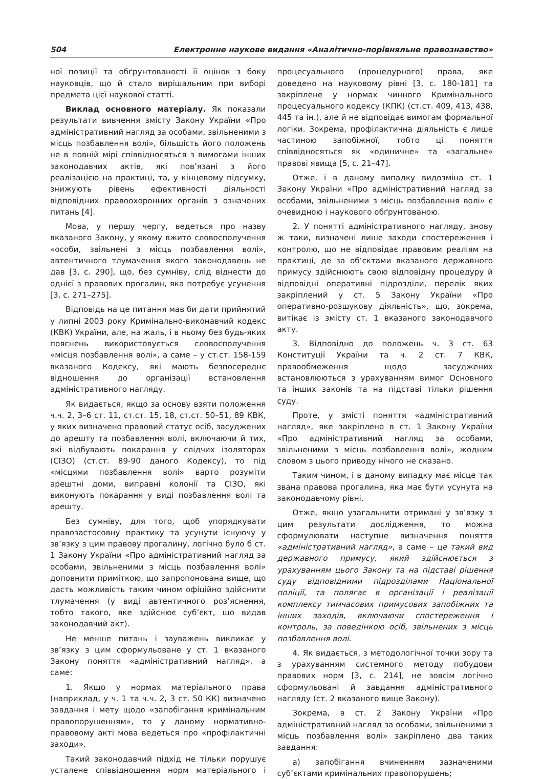504 Електронне наукове видання «Аналітично-порівняльне правознавство»
ної позиції та обґрунтованості її оцінок з боку науковців, що й стало вирішальним при виборі предмета цієї наукової статті.
Виклад основного матеріалу. Як показали результати вивчення змісту Закону України «Про адміністративний нагляд за особами, звільненими з місць позбавлення волі», більшість його положень не в повній мірі співвідносяться з вимогами інших законодавчих актів, які пов’язані з його реалізацією на практиці, та, у кінцевому підсумку, знижують рівень ефективності діяльності відповідних правоохоронних органів з означених питань [4].
Мова, у першу чергу, ведеться про назву вказаного Закону, у якому вжито словосполучення «особи, звільнені з місць позбавлення волі», автентичного тлумачення якого законодавець не дав [3, с. 290], що, без сумніву, слід віднести до однієї з правових прогалин, яка потребує усунення [3, с. 271–275].
Відповідь на це питання мав би дати прийнятий у липні 2003 року Кримінально-виконавчий кодекс (КВК) України, але, на жаль, і в ньому без будь-яких пояснень використовується словосполучення «місця позбавлення волі», а саме – у ст.ст. 158-159 вказаного Кодексу, які мають безпосереднє відношення до організації встановлення адміністративного нагляду.
Як видається, якщо за основу взяти положення ч.ч. 2, 3–6 ст. 11, ст.ст. 15, 18, ст.ст. 50–51, 89 КВК, у яких визначено правовий статус осіб, засуджених до арешту та позбавлення волі, включаючи й тих, які відбувають покарання у слідчих ізоляторах (СІЗО) (ст.ст. 89-90 даного Кодексу), то під «місцями позбавлення волі» варто розуміти арештні доми, виправні колонії та СІЗО, які виконують покарання у виді позбавлення волі та арешту.
Без сумніву, для того, щоб упорядкувати правозастосовну практику та усунути існуючу у зв’язку з цим правову прогалину, логічно було б ст. 1 Закону України «Про адміністративний нагляд за особами, звільненими з місць позбавлення волі» доповнити приміткою, що запропонована вище, що дасть можливість таким чином офіційно здійснити тлумачення (у виді автентичного роз’яснення, тобто такого, яке здійснює суб’єкт, що видав законодавчий акт).
Не менше питань і зауважень викликає у зв’язку з цим сформульоване у ст. 1 вказаного Закону поняття «адміністративний нагляд», а саме:
1. Якщо у нормах матеріального права (наприклад, у ч. 1 та ч.ч. 2, 3 ст. 50 КК) визначено завдання і мету щодо «запобігання кримінальним правопорушенням», то у даному нормативно-правовому акті мова ведеться про «профілактичні заходи».
Такий законодавчий підхід не тільки порушує усталене співвідношення норм матеріального і процесуального (процедурного) права, яке доведено на науковому рівні [3, с. 180-181] та закріплене у нормах чинного Кримінального процесуального кодексу (КПК) (ст.ст. 409, 413, 438, 445 та ін.), але й не відповідає вимогам формальної логіки. Зокрема, профілактична діяльність є лише частиною запобіжної, тобто ці поняття співвідносяться як «одиничне» та «загальне» правові явища [5, с. 21–47].
Отже, і в даному випадку видозміна ст. 1 Закону України «Про адміністративний нагляд за особами, звільненими з місць позбавлення волі» є очевидною і наукового обґрунтованою.
2. У понятті адміністративного нагляду, знову ж таки, визначені лише заходи спостереження і контролю, що не відповідає правовим реаліям на практиці, де за об’єктами вказаного державного примусу здійснюють свою відповідну процедуру й відповідні оперативні підрозділи, перелік яких закріплений у ст. 5 Закону України «Про оперативно-розшукову діяльність», що, зокрема, витікає із змісту ст. 1 вказаного законодавчого акту.
3. Відповідно до положень ч. 3 ст. 63 Конституції України та ч. 2 ст. 7 КВК, правообмеження щодо засуджених встановлюються з урахуванням вимог Основного та інших законів та на підставі тільки рішення суду.
Проте, у змісті поняття «адміністративний нагляд», яке закріплено в ст. 1 Закону України «Про адміністративний нагляд за особами, звільненими з місць позбавлення волі», жодним словом з цього приводу нічого не сказано.
Таким чином, і в даному випадку має місце так звана правова прогалина, яка має бути усунута на законодавчому рівні.
Отже, якщо узагальнити отримані у зв’язку з цим результати дослідження, то можна сформулювати наступне визначення поняття «адміністративний нагляд», а саме – це такий вид державного примусу, який здійснюється з урахуванням цього Закону та на підставі рішення суду відповідними підрозділами Національної поліції, та полягає в організації і реалізації комплексу тимчасових примусових запобіжних та інших заходів, включаючи спостереження і контроль, за поведінкою осіб, звільнених з місць позбавлення волі.
4. Як видається, з методологічної точки зору та з урахуванням системного методу побудови правових норм [3, с. 214], не зовсім логічно сформульовані й завдання адміністративного нагляду (ст. 2 вказаного вище Закону).
Зокрема, в ст. 2 Закону України «Про адміністративний нагляд за особами, звільненими з місць позбавлення волі» закріплено два таких завдання:
а) запобігання вчиненням зазначеними суб’єктами кримінальних правопорушень;